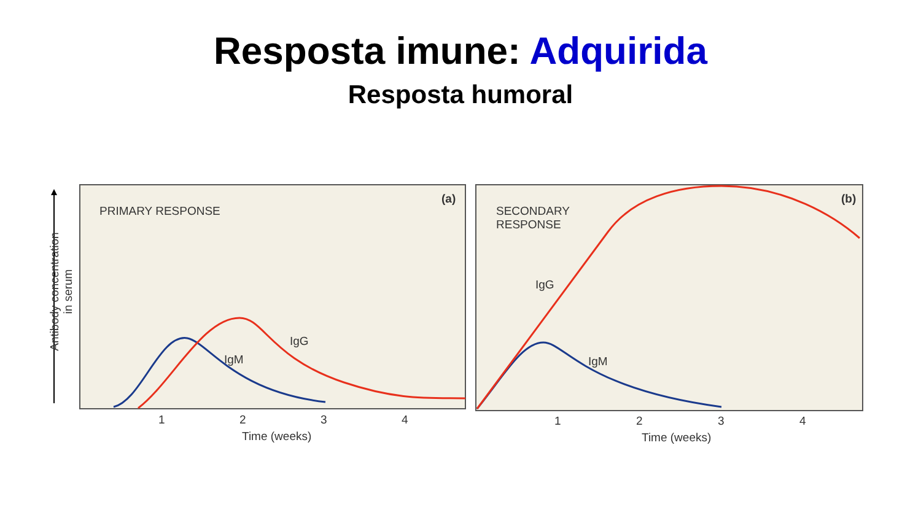Resposta imune: Adquirida
Resposta humoral
PRIMARY RESPONSE
(a)
SECONDARY
RESPONSE
(b)
IgG
IgM
IgG
IgM
1 2 3 4
Time (weeks)
1 2 3 4
Time (weeks)
Antibody concentration
in serum